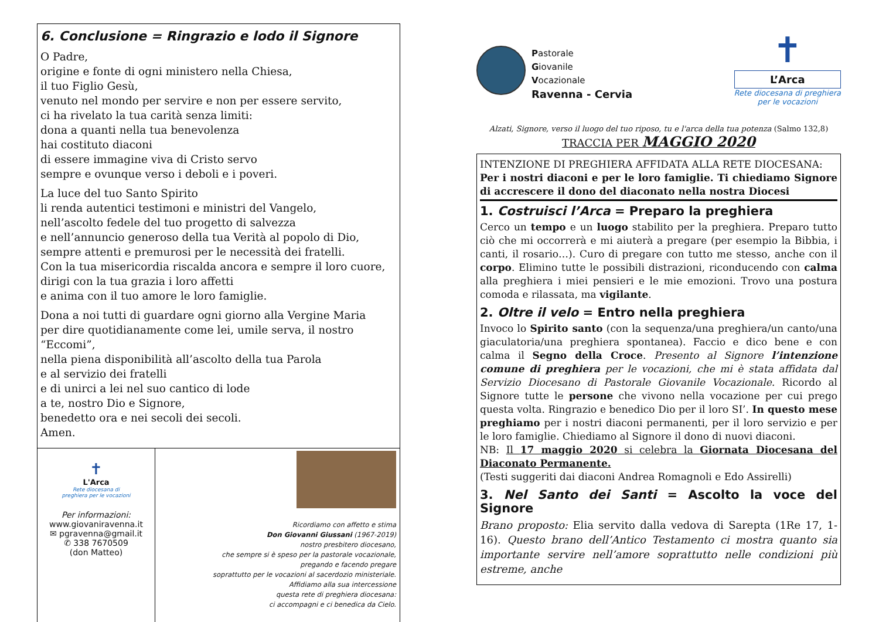6. Conclusione = Ringrazio e lodo il Signore
O Padre,
origine e fonte di ogni ministero nella Chiesa,
il tuo Figlio Gesù,
venuto nel mondo per servire e non per essere servito,
ci ha rivelato la tua carità senza limiti:
dona a quanti nella tua benevolenza
hai costituto diaconi
di essere immagine viva di Cristo servo
sempre e ovunque verso i deboli e i poveri.
La luce del tuo Santo Spirito
li renda autentici testimoni e ministri del Vangelo,
nell’ascolto fedele del tuo progetto di salvezza
e nell’annuncio generoso della tua Verità al popolo di Dio,
sempre attenti e premurosi per le necessità dei fratelli.
Con la tua misericordia riscalda ancora e sempre il loro cuore,
dirigi con la tua grazia i loro affetti
e anima con il tuo amore le loro famiglie.
Dona a noi tutti di guardare ogni giorno alla Vergine Maria
per dire quotidianamente come lei, umile serva, il nostro “Eccomi”,
nella piena disponibilità all’ascolto della tua Parola
e al servizio dei fratelli
e di unirci a lei nel suo cantico di lode
a te, nostro Dio e Signore,
benedetto ora e nei secoli dei secoli.
Amen.
✝
L'Arca
Rete diocesana di
preghiera per le vocazioni
Per informazioni:
www.giovaniravenna.it
✉ pgravenna@gmail.it
✆ 338 7670509
(don Matteo)
Ricordiamo con affetto e stima
Don Giovanni Giussani (1967-2019)
nostro presbitero diocesano,
che sempre si è speso per la pastorale vocazionale,
pregando e facendo pregare
soprattutto per le vocazioni al sacerdozio ministeriale.
Affidiamo alla sua intercessione
questa rete di preghiera diocesana:
ci accompagni e ci benedica da Cielo.
Pastorale
Giovanile
Vocazionale
Ravenna - Cervia
✝
L’Arca
Rete diocesana di preghiera
per le vocazioni
Alzati, Signore, verso il luogo del tuo riposo, tu e l'arca della tua potenza (Salmo 132,8)
TRACCIA PER MAGGIO 2020
INTENZIONE DI PREGHIERA AFFIDATA ALLA RETE DIOCESANA:
Per i nostri diaconi e per le loro famiglie. Ti chiediamo Signore di accrescere il dono del diaconato nella nostra Diocesi
1. Costruisci l’Arca = Preparo la preghiera
Cerco un tempo e un luogo stabilito per la preghiera. Preparo tutto ciò che mi occorrerà e mi aiuterà a pregare (per esempio la Bibbia, i canti, il rosario…). Curo di pregare con tutto me stesso, anche con il corpo. Elimino tutte le possibili distrazioni, riconducendo con calma alla preghiera i miei pensieri e le mie emozioni. Trovo una postura comoda e rilassata, ma vigilante.
2. Oltre il velo = Entro nella preghiera
Invoco lo Spirito santo (con la sequenza/una preghiera/un canto/una giaculatoria/una preghiera spontanea). Faccio e dico bene e con calma il Segno della Croce. Presento al Signore l’intenzione comune di preghiera per le vocazioni, che mi è stata affidata dal Servizio Diocesano di Pastorale Giovanile Vocazionale. Ricordo al Signore tutte le persone che vivono nella vocazione per cui prego questa volta. Ringrazio e benedico Dio per il loro SI’. In questo mese preghiamo per i nostri diaconi permanenti, per il loro servizio e per le loro famiglie. Chiediamo al Signore il dono di nuovi diaconi.
NB: Il 17 maggio 2020 si celebra la Giornata Diocesana del Diaconato Permanente.
(Testi suggeriti dai diaconi Andrea Romagnoli e Edo Assirelli)
3. Nel Santo dei Santi = Ascolto la voce del Signore
Brano proposto: Elia servito dalla vedova di Sarepta (1Re 17, 1-16). Questo brano dell’Antico Testamento ci mostra quanto sia importante servire nell’amore soprattutto nelle condizioni più estreme, anche